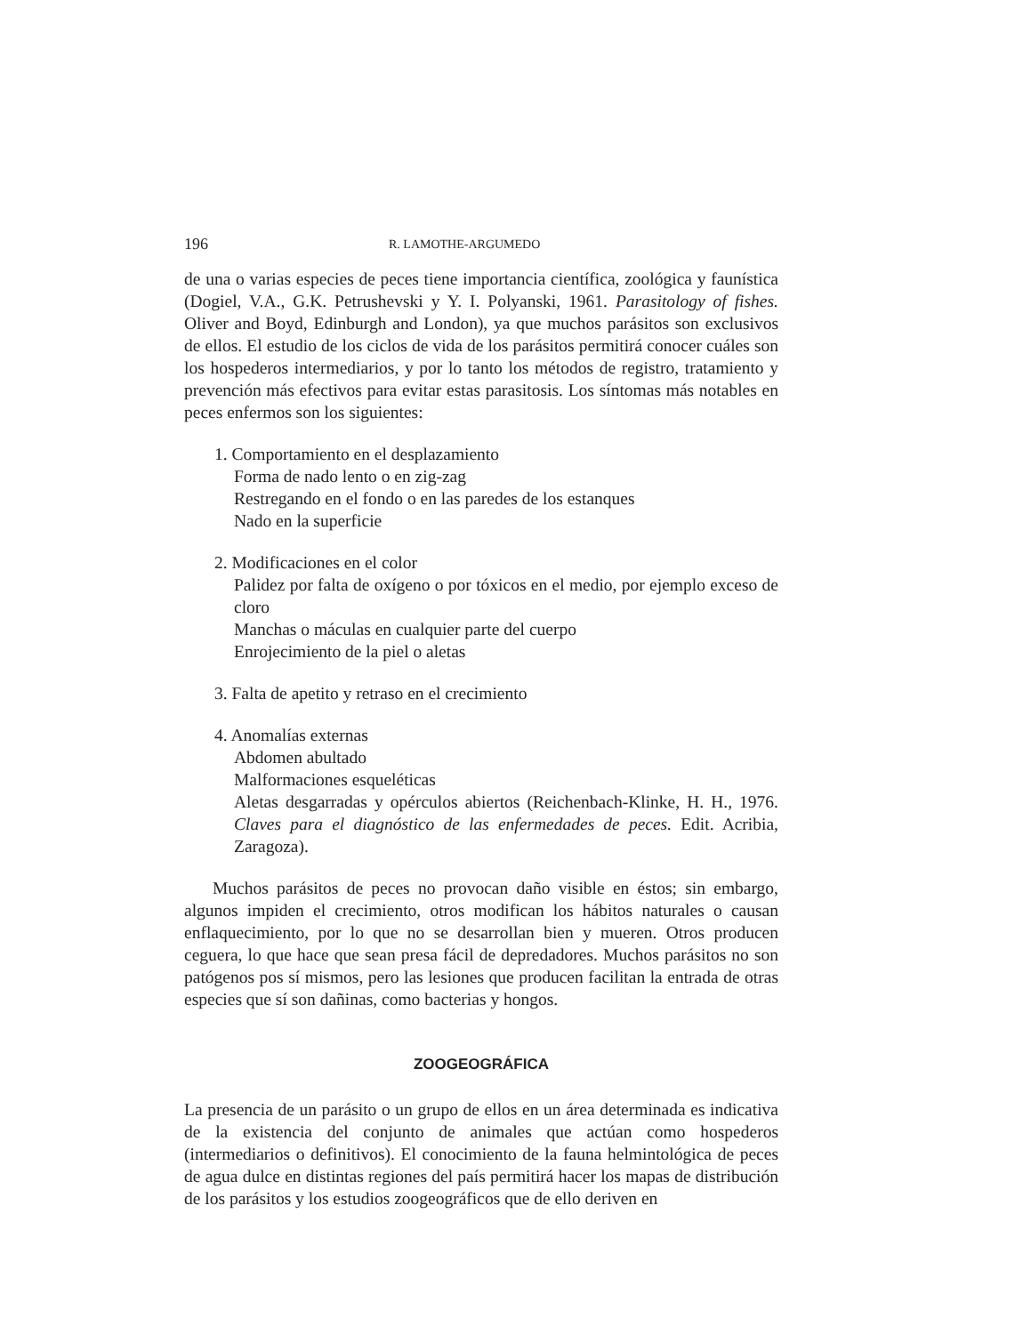196 R. LAMOTHE-ARGUMEDO
de una o varias especies de peces tiene importancia científica, zoológica y faunística (Dogiel, V.A., G.K. Petrushevski y Y. I. Polyanski, 1961. Parasitology of fishes. Oliver and Boyd, Edinburgh and London), ya que muchos parásitos son exclusivos de ellos. El estudio de los ciclos de vida de los parásitos permitirá conocer cuáles son los hospederos intermediarios, y por lo tanto los métodos de registro, tratamiento y prevención más efectivos para evitar estas parasitosis. Los síntomas más notables en peces enfermos son los siguientes:
1. Comportamiento en el desplazamiento
Forma de nado lento o en zig-zag
Restregando en el fondo o en las paredes de los estanques
Nado en la superficie
2. Modificaciones en el color
Palidez por falta de oxígeno o por tóxicos en el medio, por ejemplo exceso de cloro
Manchas o máculas en cualquier parte del cuerpo
Enrojecimiento de la piel o aletas
3. Falta de apetito y retraso en el crecimiento
4. Anomalías externas
Abdomen abultado
Malformaciones esqueléticas
Aletas desgarradas y opérculos abiertos (Reichenbach-Klinke, H. H., 1976. Claves para el diagnóstico de las enfermedades de peces. Edit. Acribia, Zaragoza).
Muchos parásitos de peces no provocan daño visible en éstos; sin embargo, algunos impiden el crecimiento, otros modifican los hábitos naturales o causan enflaquecimiento, por lo que no se desarrollan bien y mueren. Otros producen ceguera, lo que hace que sean presa fácil de depredadores. Muchos parásitos no son patógenos pos sí mismos, pero las lesiones que producen facilitan la entrada de otras especies que sí son dañinas, como bacterias y hongos.
ZOOGEOGRÁFICA
La presencia de un parásito o un grupo de ellos en un área determinada es indicativa de la existencia del conjunto de animales que actúan como hospederos (intermediarios o definitivos). El conocimiento de la fauna helmintológica de peces de agua dulce en distintas regiones del país permitirá hacer los mapas de distribución de los parásitos y los estudios zoogeográficos que de ello deriven en